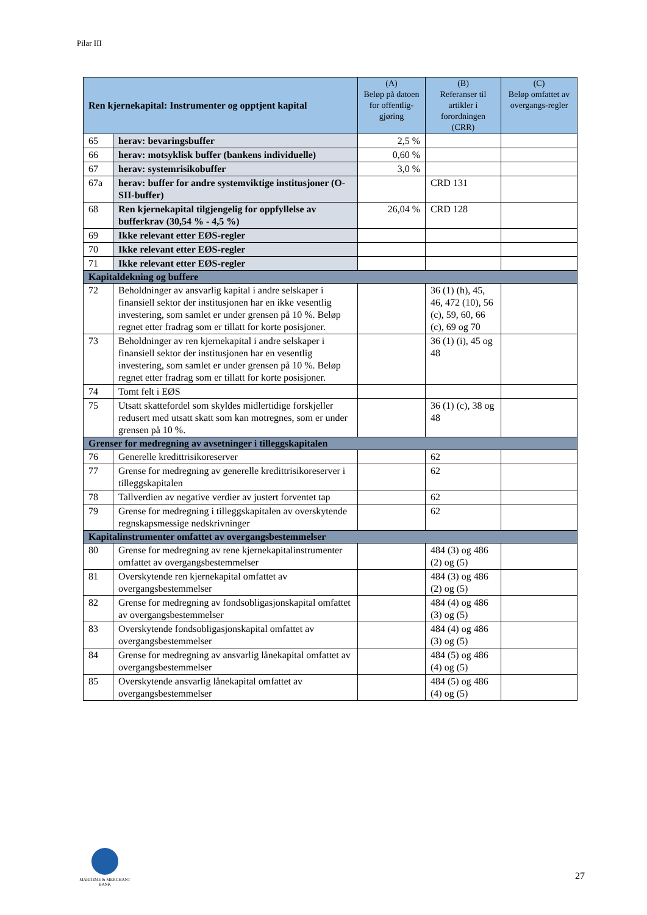Pilar III
| Ren kjernekapital: Instrumenter og opptjent kapital | | (A) Beløp på datoen for offentlig-gjøring | (B) Referanser til artikler i forordningen (CRR) | (C) Beløp omfattet av overgangs-regler |
| --- | --- | --- | --- | --- |
| 65 | herav: bevaringsbuffer | 2,5 % | | |
| 66 | herav: motsyklisk buffer (bankens individuelle) | 0,60 % | | |
| 67 | herav: systemrisikobuffer | 3,0 % | | |
| 67a | herav: buffer for andre systemviktige institusjoner (O-SII-buffer) | | CRD 131 | |
| 68 | Ren kjernekapital tilgjengelig for oppfyllelse av bufferkrav (30,54 % - 4,5 %) | 26,04 % | CRD 128 | |
| 69 | Ikke relevant etter EØS-regler | | | |
| 70 | Ikke relevant etter EØS-regler | | | |
| 71 | Ikke relevant etter EØS-regler | | | |
| Kapitaldekning og buffere | | | | |
| 72 | Beholdninger av ansvarlig kapital i andre selskaper i finansiell sektor der institusjonen har en ikke vesentlig investering, som samlet er under grensen på 10 %. Beløp regnet etter fradrag som er tillatt for korte posisjoner. | | 36 (1) (h), 45, 46, 472 (10), 56 (c), 59, 60, 66 (c), 69 og 70 | |
| 73 | Beholdninger av ren kjernekapital i andre selskaper i finansiell sektor der institusjonen har en vesentlig investering, som samlet er under grensen på 10 %. Beløp regnet etter fradrag som er tillatt for korte posisjoner. | | 36 (1) (i), 45 og 48 | |
| 74 | Tomt felt i EØS | | | |
| 75 | Utsatt skattefordel som skyldes midlertidige forskjeller redusert med utsatt skatt som kan motregnes, som er under grensen på 10 %. | | 36 (1) (c), 38 og 48 | |
| Grenser for medregning av avsetninger i tilleggskapitalen | | | | |
| 76 | Generelle kredittrisikoreserver | | 62 | |
| 77 | Grense for medregning av generelle kredittrisikoreserver i tilleggskapitalen | | 62 | |
| 78 | Tallverdien av negative verdier av justert forventet tap | | 62 | |
| 79 | Grense for medregning i tilleggskapitalen av overskytende regnskapsmessige nedskrivninger | | 62 | |
| Kapitalinstrumenter omfattet av overgangsbestemmelser | | | | |
| 80 | Grense for medregning av rene kjernekapitalinstrumenter omfattet av overgangsbestemmelser | | 484 (3) og 486 (2) og (5) | |
| 81 | Overskytende ren kjernekapital omfattet av overgangsbestemmelser | | 484 (3) og 486 (2) og (5) | |
| 82 | Grense for medregning av fondsobligasjonskapital omfattet av overgangsbestemmelser | | 484 (4) og 486 (3) og (5) | |
| 83 | Overskytende fondsobligasjonskapital omfattet av overgangsbestemmelser | | 484 (4) og 486 (3) og (5) | |
| 84 | Grense for medregning av ansvarlig lånekapital omfattet av overgangsbestemmelser | | 484 (5) og 486 (4) og (5) | |
| 85 | Overskytende ansvarlig lånekapital omfattet av overgangsbestemmelser | | 484 (5) og 486 (4) og (5) | |
MARITIME & MERCHANT
BANK
27